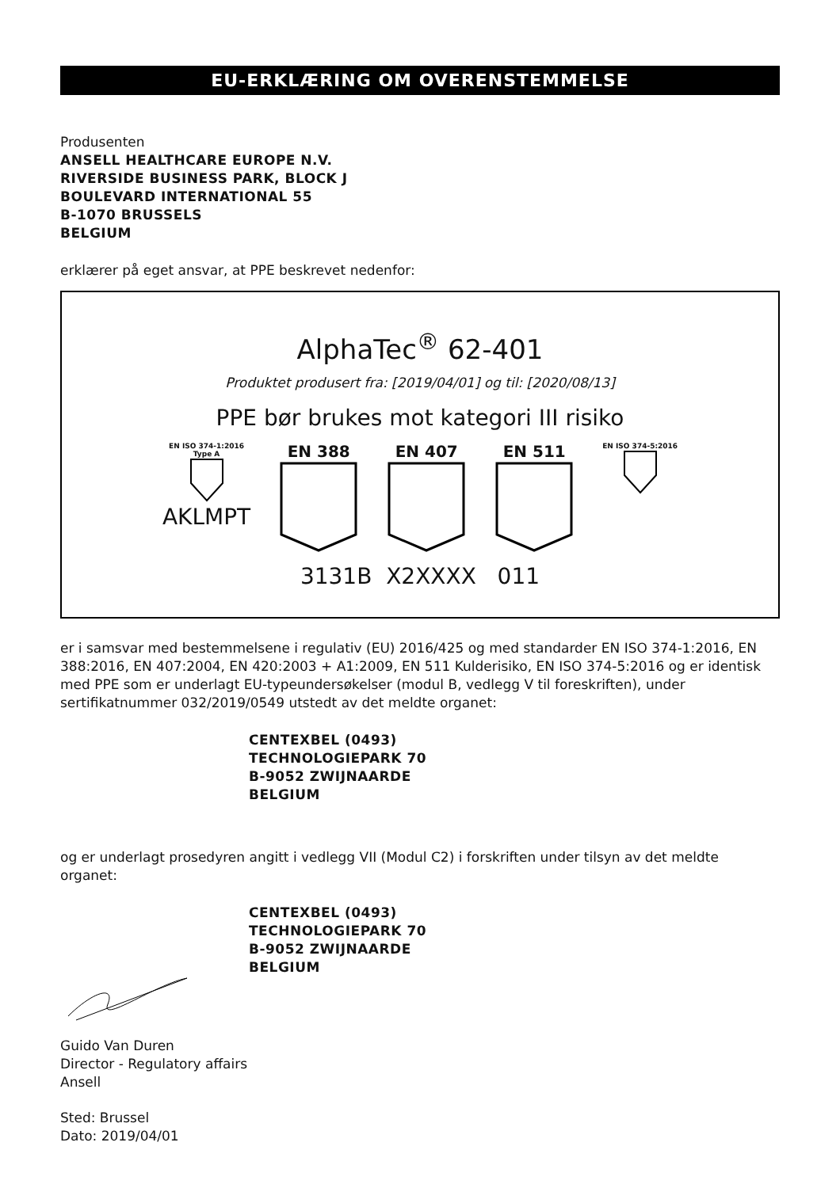EU-ERKLÆRING OM OVERENSTEMMELSE
Produsenten
ANSELL HEALTHCARE EUROPE N.V.
RIVERSIDE BUSINESS PARK, BLOCK J
BOULEVARD INTERNATIONAL 55
B-1070 BRUSSELS
BELGIUM
erklærer på eget ansvar, at PPE beskrevet nedenfor:
AlphaTec<sup>®</sup> 62-401
Produktet produsert fra: [2019/04/01] og til: [2020/08/13]
PPE bør brukes mot kategori III risiko
EN ISO 374-1:2016
Type A
AKLMPT
EN 388
EN 407
EN 511
EN ISO 374-5:2016
3131B X2XXXX 011
er i samsvar med bestemmelsene i regulativ (EU) 2016/425 og med standarder EN ISO 374-1:2016, EN 388:2016, EN 407:2004, EN 420:2003 + A1:2009, EN 511 Kulderisiko, EN ISO 374-5:2016 og er identisk med PPE som er underlagt EU-typeundersøkelser (modul B, vedlegg V til foreskriften), under sertifikatnummer 032/2019/0549 utstedt av det meldte organet:
CENTEXBEL (0493)
TECHNOLOGIEPARK 70
B-9052 ZWIJNAARDE
BELGIUM
og er underlagt prosedyren angitt i vedlegg VII (Modul C2) i forskriften under tilsyn av det meldte organet:
CENTEXBEL (0493)
TECHNOLOGIEPARK 70
B-9052 ZWIJNAARDE
BELGIUM
Guido Van Duren
Director - Regulatory affairs
Ansell
Sted: Brussel
Dato: 2019/04/01